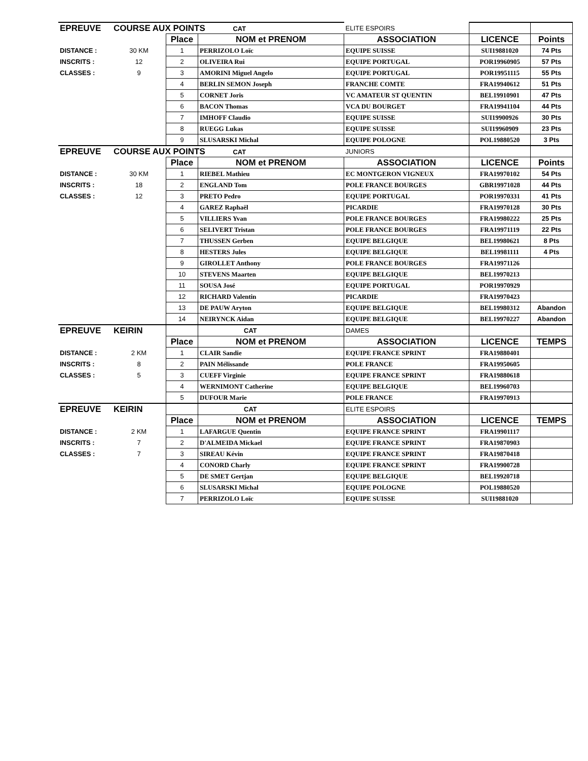| EPREUVE | COURSE AUX POINTS CAT | | | ELITE ESPOIRS | | |
| | | Place | NOM et PRENOM | ASSOCIATION | LICENCE | Points |
| DISTANCE : | 30 KM | 1 | PERRIZOLO Loïc | EQUIPE SUISSE | SUI19881020 | 74 Pts |
| INSCRITS : | 12 | 2 | OLIVEIRA Rui | EQUIPE PORTUGAL | POR19960905 | 57 Pts |
| CLASSES : | 9 | 3 | AMORINI Miguel Angelo | EQUIPE PORTUGAL | POR19951115 | 55 Pts |
| | | 4 | BERLIN SEMON Joseph | FRANCHE COMTE | FRA19940612 | 51 Pts |
| | | 5 | CORNET Joris | VC AMATEUR ST QUENTIN | BEL19910901 | 47 Pts |
| | | 6 | BACON Thomas | VCA DU BOURGET | FRA19941104 | 44 Pts |
| | | 7 | IMHOFF Claudio | EQUIPE SUISSE | SUI19900926 | 30 Pts |
| | | 8 | RUEGG Lukas | EQUIPE SUISSE | SUI19960909 | 23 Pts |
| | | 9 | SLUSARSKI Michal | EQUIPE POLOGNE | POL19880520 | 3 Pts |
| EPREUVE | COURSE AUX POINTS CAT | | | JUNIORS | | |
| | | Place | NOM et PRENOM | ASSOCIATION | LICENCE | Points |
| DISTANCE : | 30 KM | 1 | RIEBEL Mathieu | EC MONTGERON VIGNEUX | FRA19970102 | 54 Pts |
| INSCRITS : | 18 | 2 | ENGLAND Tom | POLE FRANCE BOURGES | GBR19971028 | 44 Pts |
| CLASSES : | 12 | 3 | PRETO Pedro | EQUIPE PORTUGAL | POR19970331 | 41 Pts |
| | | 4 | GAREZ Raphaël | PICARDIE | FRA19970128 | 30 Pts |
| | | 5 | VILLIERS Yvan | POLE FRANCE BOURGES | FRA19980222 | 25 Pts |
| | | 6 | SELIVERT Tristan | POLE FRANCE BOURGES | FRA19971119 | 22 Pts |
| | | 7 | THUSSEN Gerben | EQUIPE BELGIQUE | BEL19980621 | 8 Pts |
| | | 8 | HESTERS Jules | EQUIPE BELGIQUE | BEL19981111 | 4 Pts |
| | | 9 | GIROLLET Anthony | POLE FRANCE BOURGES | FRA19971126 | |
| | | 10 | STEVENS Maarten | EQUIPE BELGIQUE | BEL19970213 | |
| | | 11 | SOUSA José | EQUIPE PORTUGAL | POR19970929 | |
| | | 12 | RICHARD Valentin | PICARDIE | FRA19970423 | |
| | | 13 | DE PAUW Aryton | EQUIPE BELGIQUE | BEL19980312 | Abandon |
| | | 14 | NEIRYNCK Aidan | EQUIPE BELGIQUE | BEL19970227 | Abandon |
| EPREUVE | KEIRIN | | CAT | DAMES | | |
| | | Place | NOM et PRENOM | ASSOCIATION | LICENCE | TEMPS |
| DISTANCE : | 2 KM | 1 | CLAIR Sandie | EQUIPE FRANCE SPRINT | FRA19880401 | |
| INSCRITS : | 8 | 2 | PAIN Mélissande | POLE FRANCE | FRA19950605 | |
| CLASSES : | 5 | 3 | CUEFF Virginie | EQUIPE FRANCE SPRINT | FRA19880618 | |
| | | 4 | WERNIMONT Catherine | EQUIPE BELGIQUE | BEL19960703 | |
| | | 5 | DUFOUR Marie | POLE FRANCE | FRA19970913 | |
| EPREUVE | KEIRIN | | CAT | ELITE ESPOIRS | | |
| | | Place | NOM et PRENOM | ASSOCIATION | LICENCE | TEMPS |
| DISTANCE : | 2 KM | 1 | LAFARGUE Quentin | EQUIPE FRANCE SPRINT | FRA19901117 | |
| INSCRITS : | 7 | 2 | D'ALMEIDA Mickael | EQUIPE FRANCE SPRINT | FRA19870903 | |
| CLASSES : | 7 | 3 | SIREAU Kévin | EQUIPE FRANCE SPRINT | FRA19870418 | |
| | | 4 | CONORD Charly | EQUIPE FRANCE SPRINT | FRA19900728 | |
| | | 5 | DE SMET Gertjan | EQUIPE BELGIQUE | BEL19920718 | |
| | | 6 | SLUSARSKI Michal | EQUIPE POLOGNE | POL19880520 | |
| | | 7 | PERRIZOLO Loïc | EQUIPE SUISSE | SUI19881020 | |